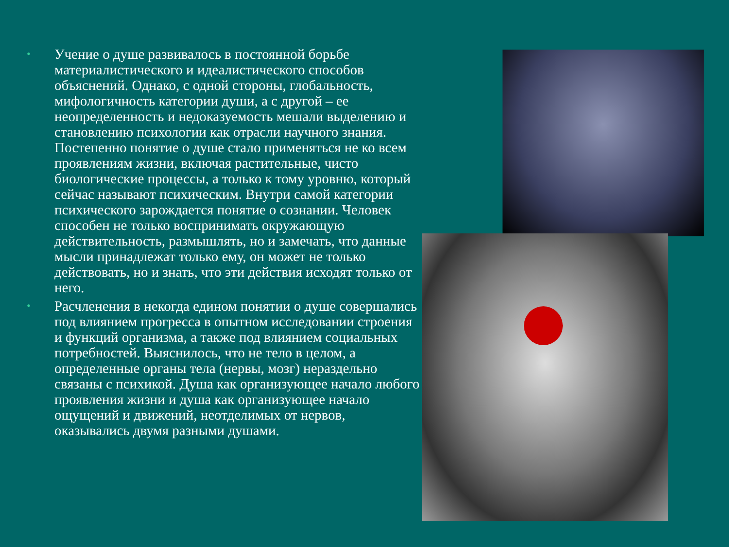• Учение о душе развивалось в постоянной борьбе материалистического и идеалистического способов объяснений. Однако, с одной стороны, глобальность, мифологичность категории души, а с другой – ее неопределенность и недоказуемость мешали выделению и становлению психологии как отрасли научного знания. Постепенно понятие о душе стало применяться не ко всем проявлениям жизни, включая растительные, чисто биологические процессы, а только к тому уровню, который сейчас называют психическим. Внутри самой категории психического зарождается понятие о сознании. Человек способен не только воспринимать окружающую действительность, размышлять, но и замечать, что данные мысли принадлежат только ему, он может не только действовать, но и знать, что эти действия исходят только от него.
• Расчленения в некогда едином понятии о душе совершались под влиянием прогресса в опытном исследовании строения и функций организма, а также под влиянием социальных потребностей. Выяснилось, что не тело в целом, а определенные органы тела (нервы, мозг) нераздельно связаны с психикой. Душа как организующее начало любого проявления жизни и душа как организующее начало ощущений и движений, неотделимых от нервов, оказывались двумя разными душами.